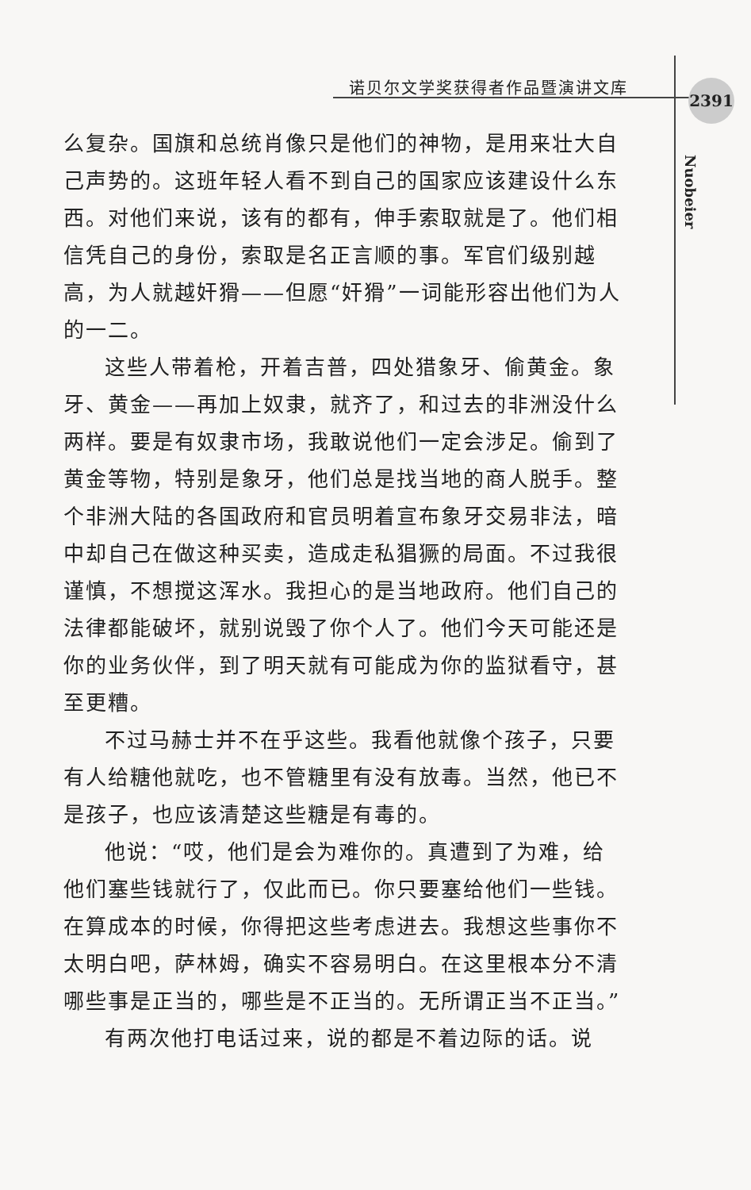诺贝尔文学奖获得者作品暨演讲文库 2391
Nuobeier
么复杂。国旗和总统肖像只是他们的神物，是用来壮大自己声势的。这班年轻人看不到自己的国家应该建设什么东西。对他们来说，该有的都有，伸手索取就是了。他们相信凭自己的身份，索取是名正言顺的事。军官们级别越高，为人就越奸猾——但愿“奸猾”一词能形容出他们为人的一二。
这些人带着枪，开着吉普，四处猎象牙、偷黄金。象牙、黄金——再加上奴隶，就齐了，和过去的非洲没什么两样。要是有奴隶市场，我敢说他们一定会涉足。偷到了黄金等物，特别是象牙，他们总是找当地的商人脱手。整个非洲大陆的各国政府和官员明着宣布象牙交易非法，暗中却自己在做这种买卖，造成走私猖獗的局面。不过我很谨慎，不想搅这浑水。我担心的是当地政府。他们自己的法律都能破坏，就别说毁了你个人了。他们今天可能还是你的业务伙伴，到了明天就有可能成为你的监狱看守，甚至更糟。
不过马赫士并不在乎这些。我看他就像个孩子，只要有人给糖他就吃，也不管糖里有没有放毒。当然，他已不是孩子，也应该清楚这些糖是有毒的。
他说：“哎，他们是会为难你的。真遭到了为难，给他们塞些钱就行了，仅此而已。你只要塞给他们一些钱。在算成本的时候，你得把这些考虑进去。我想这些事你不太明白吧，萨林姆，确实不容易明白。在这里根本分不清哪些事是正当的，哪些是不正当的。无所谓正当不正当。”
有两次他打电话过来，说的都是不着边际的话。说